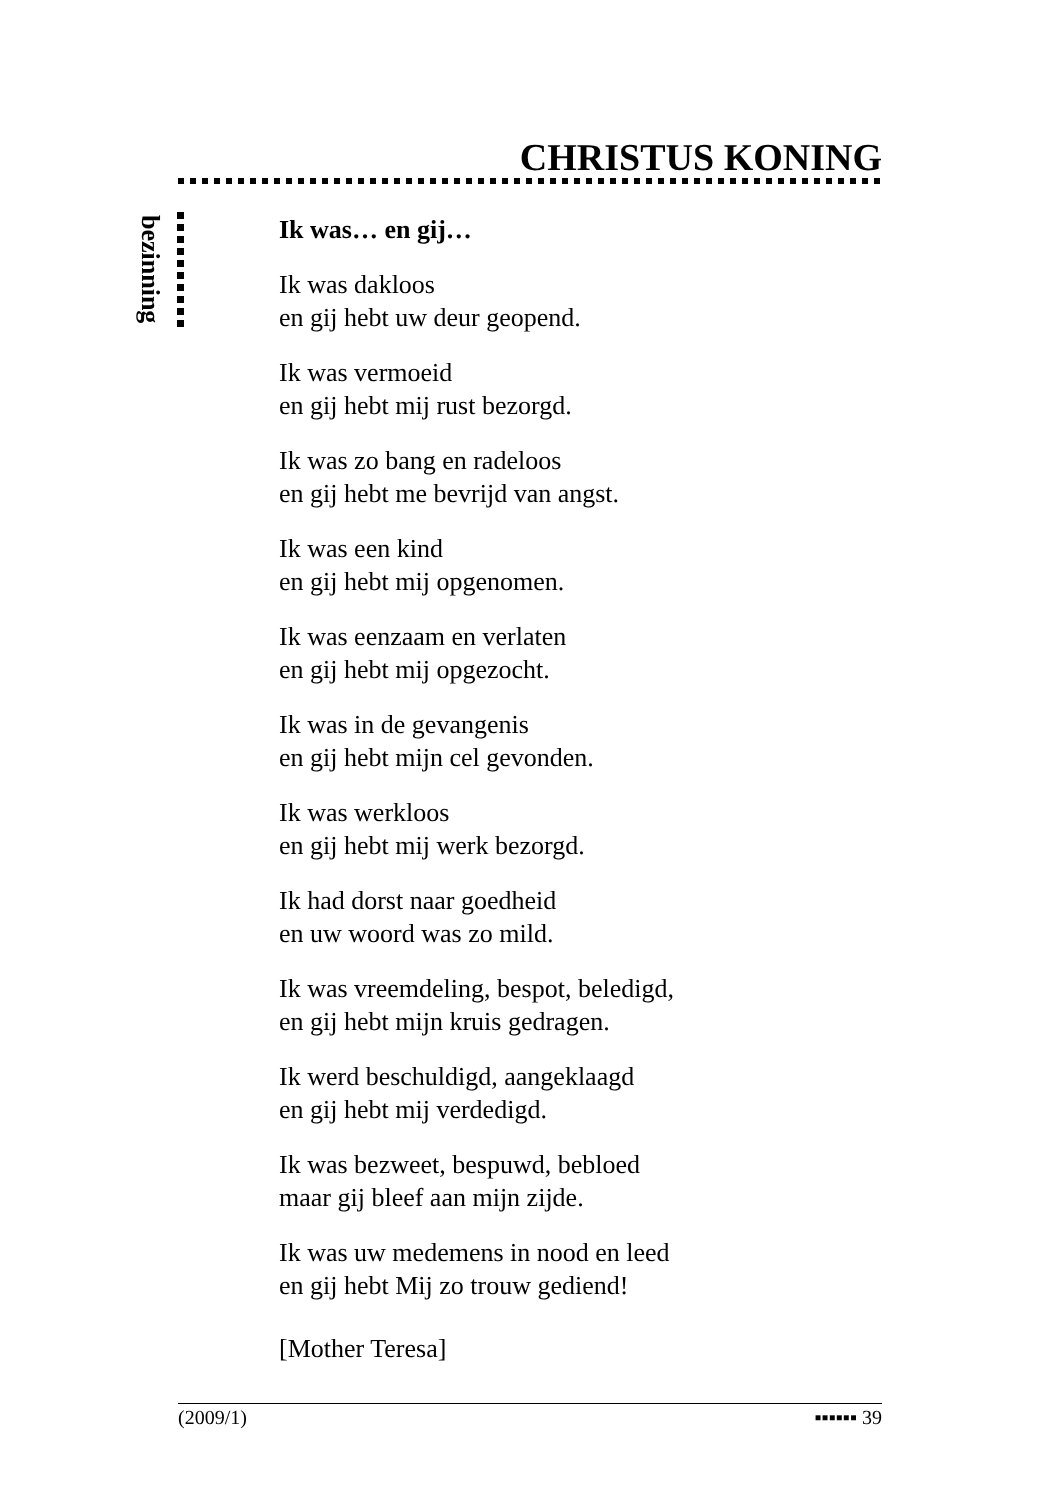CHRISTUS KONING
bezinning
Ik was… en gij…
Ik was dakloos
en gij hebt uw deur geopend.
Ik was vermoeid
en gij hebt mij rust bezorgd.
Ik was zo bang en radeloos
en gij hebt me bevrijd van angst.
Ik was een kind
en gij hebt mij opgenomen.
Ik was eenzaam en verlaten
en gij hebt mij opgezocht.
Ik was in de gevangenis
en gij hebt mijn cel gevonden.
Ik was werkloos
en gij hebt mij werk bezorgd.
Ik had dorst naar goedheid
en uw woord was zo mild.
Ik was vreemdeling, bespot, beledigd,
en gij hebt mijn kruis gedragen.
Ik werd beschuldigd, aangeklaagd
en gij hebt mij verdedigd.
Ik was bezweet, bespuwd, bebloed
maar gij bleef aan mijn zijde.
Ik was uw medemens in nood en leed
en gij hebt Mij zo trouw gediend!
[Mother Teresa]
(2009/1) ▪▪▪▪▪▪ 39